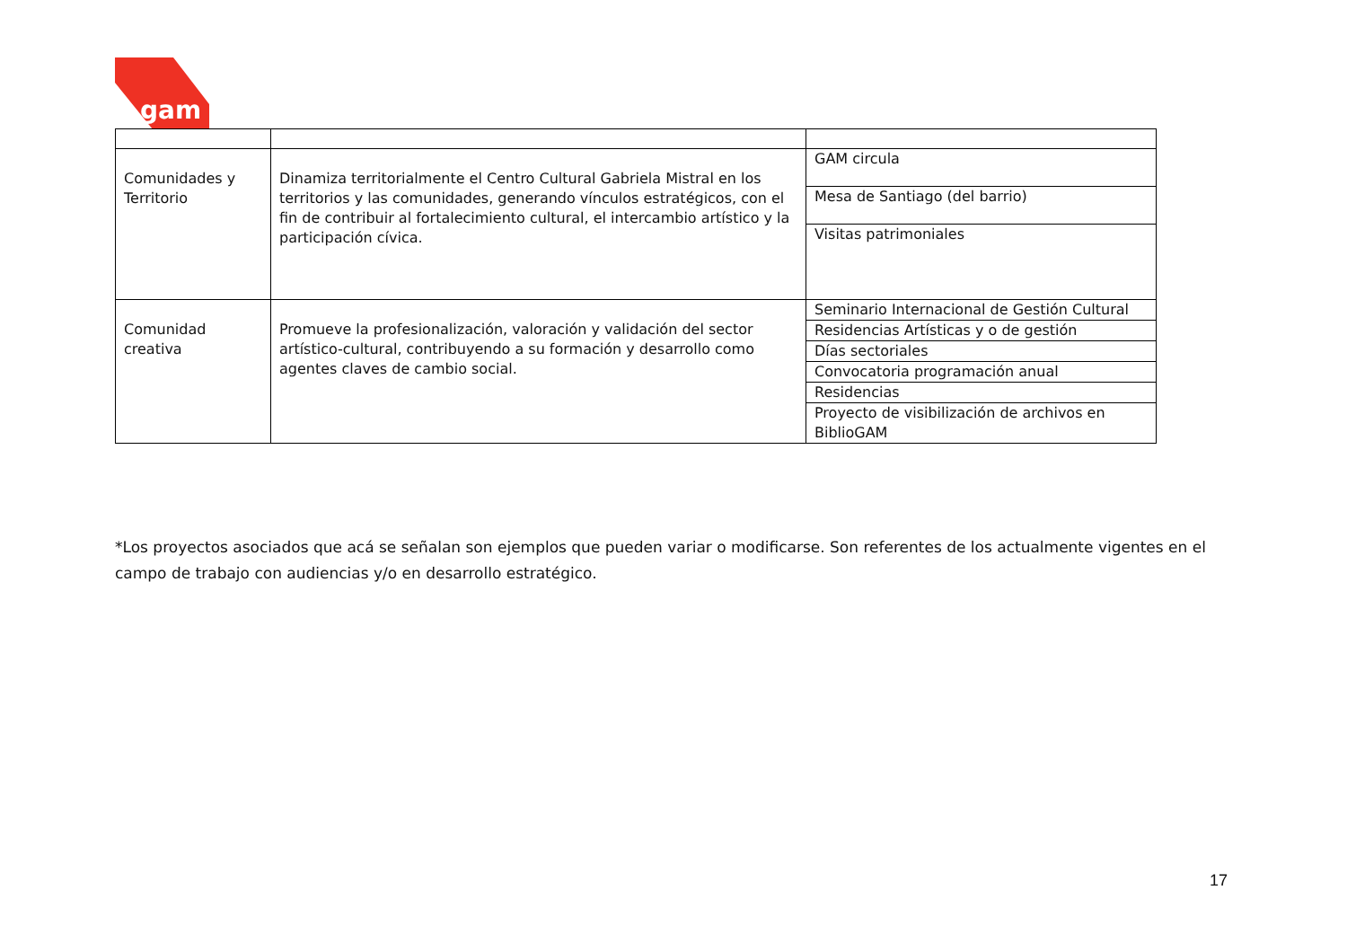gam
| Comunidades y Territorio | Dinamiza territorialmente el Centro Cultural Gabriela Mistral en los territorios y las comunidades, generando vínculos estratégicos, con el fin de contribuir al fortalecimiento cultural, el intercambio artístico y la participación cívica. | GAM circula |
| | | Mesa de Santiago (del barrio) |
| | | Visitas patrimoniales |
| Comunidad creativa | Promueve la profesionalización, valoración y validación del sector artístico-cultural, contribuyendo a su formación y desarrollo como agentes claves de cambio social. | Seminario Internacional de Gestión Cultural |
| | | Residencias Artísticas y o de gestión |
| | | Días sectoriales |
| | | Convocatoria programación anual |
| | | Residencias |
| | | Proyecto de visibilización de archivos en BiblioGAM |
*Los proyectos asociados que acá se señalan son ejemplos que pueden variar o modificarse. Son referentes de los actualmente vigentes en el campo de trabajo con audiencias y/o en desarrollo estratégico.
17